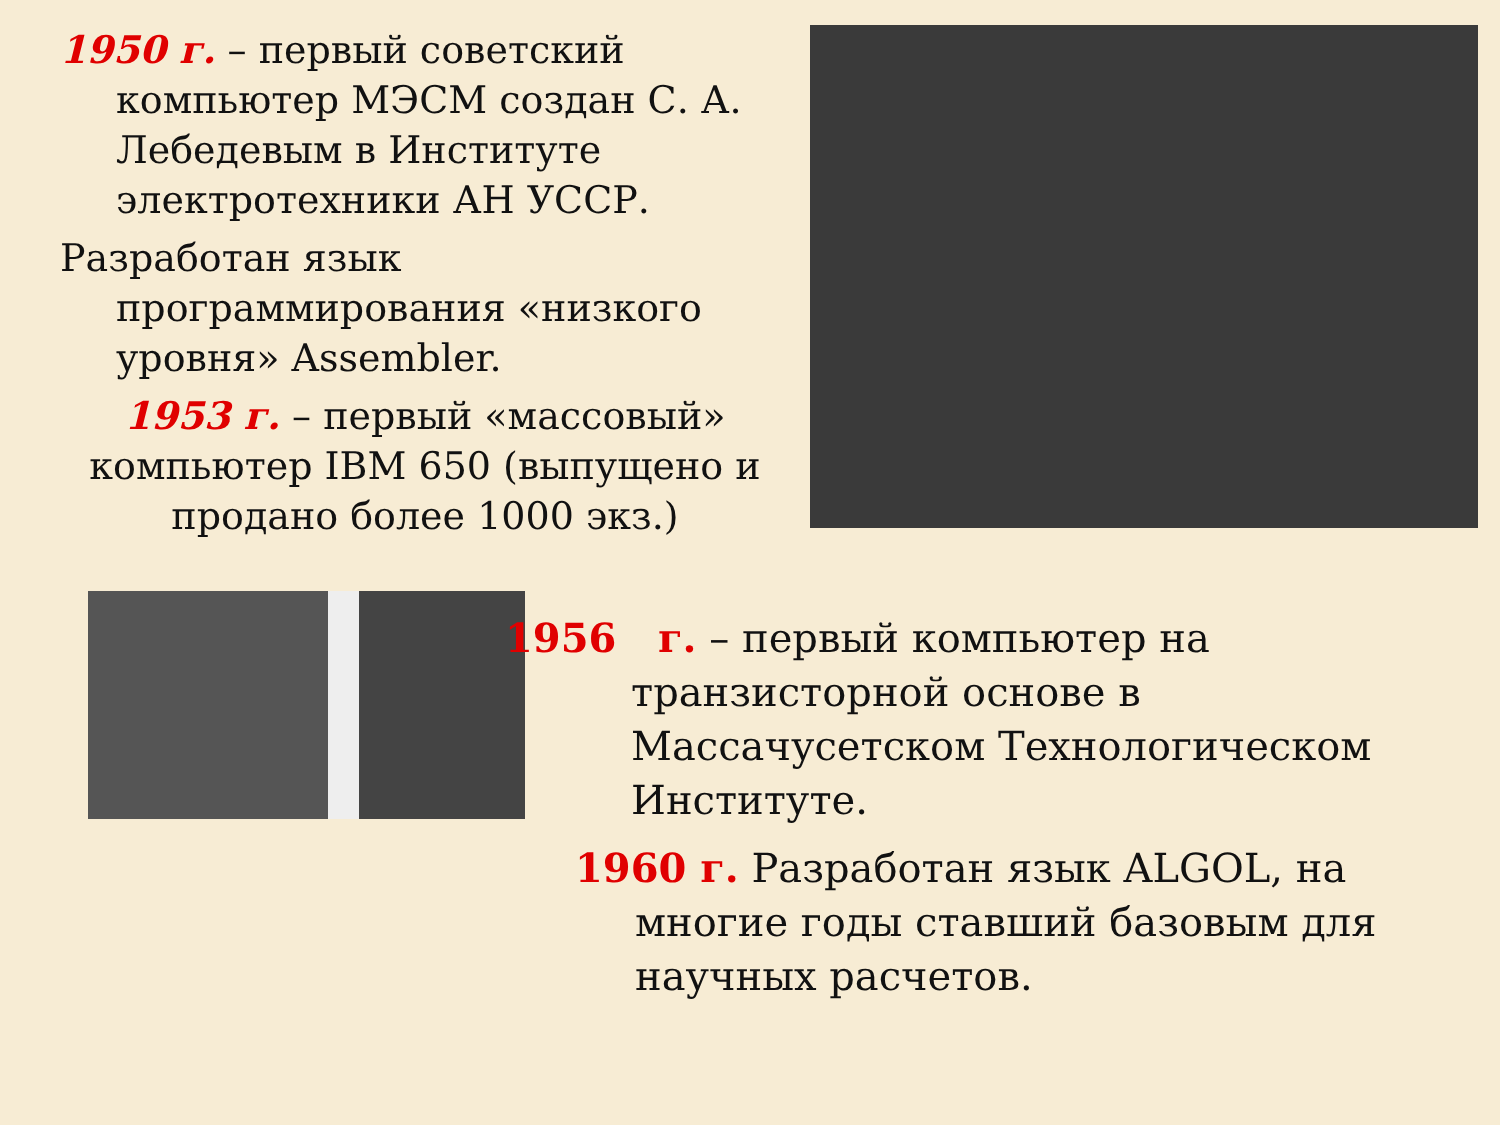1950 г. – первый советский компьютер МЭСМ создан С. А. Лебедевым в Институте электротехники АН УССР.
Разработан язык программирования «низкого уровня» Assembler.
1953 г. – первый «массовый» компьютер IBM 650 (выпущено и продано более 1000 экз.)
1956 г. – первый компьютер на транзисторной основе в Массачусетском Технологическом Институте.
1960 г. Разработан язык ALGOL, на многие годы ставший базовым для научных расчетов.